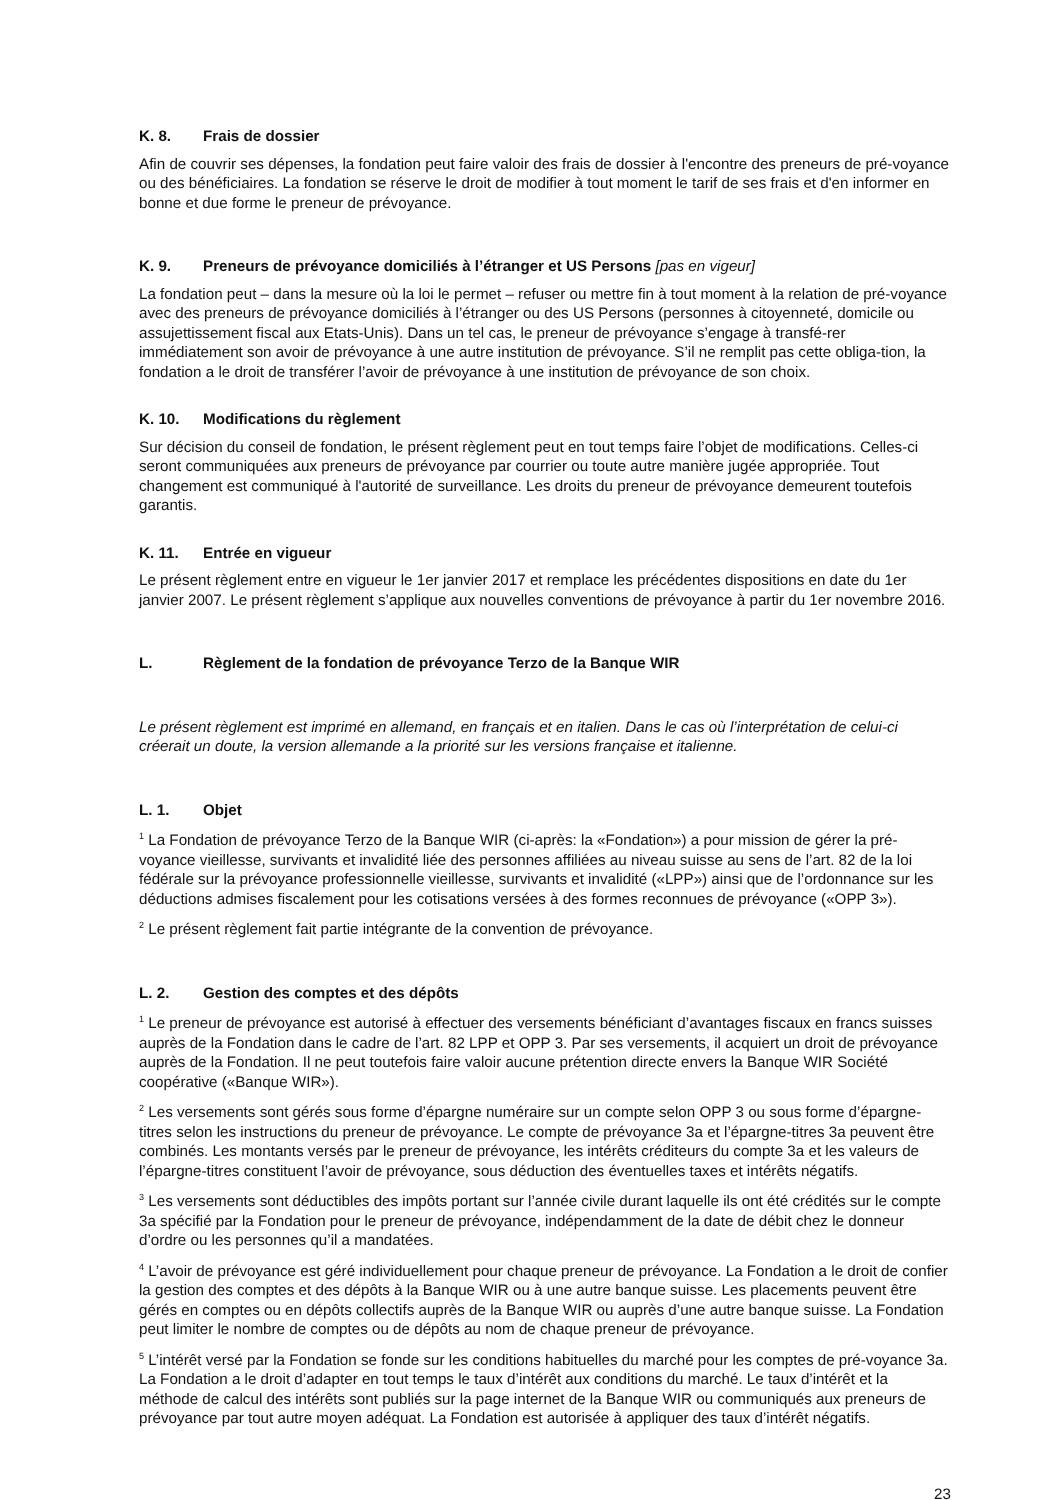K. 8. Frais de dossier
Afin de couvrir ses dépenses, la fondation peut faire valoir des frais de dossier à l'encontre des preneurs de pré-voyance ou des bénéficiaires. La fondation se réserve le droit de modifier à tout moment le tarif de ses frais et d'en informer en bonne et due forme le preneur de prévoyance.
K. 9. Preneurs de prévoyance domiciliés à l’étranger et US Persons [pas en vigeur]
La fondation peut – dans la mesure où la loi le permet – refuser ou mettre fin à tout moment à la relation de pré-voyance avec des preneurs de prévoyance domiciliés à l’étranger ou des US Persons (personnes à citoyenneté, domicile ou assujettissement fiscal aux Etats-Unis). Dans un tel cas, le preneur de prévoyance s’engage à transfé-rer immédiatement son avoir de prévoyance à une autre institution de prévoyance. S’il ne remplit pas cette obliga-tion, la fondation a le droit de transférer l’avoir de prévoyance à une institution de prévoyance de son choix.
K. 10. Modifications du règlement
Sur décision du conseil de fondation, le présent règlement peut en tout temps faire l’objet de modifications. Celles-ci seront communiquées aux preneurs de prévoyance par courrier ou toute autre manière jugée appropriée. Tout changement est communiqué à l'autorité de surveillance. Les droits du preneur de prévoyance demeurent toutefois garantis.
K. 11. Entrée en vigueur
Le présent règlement entre en vigueur le 1er janvier 2017 et remplace les précédentes dispositions en date du 1er janvier 2007. Le présent règlement s’applique aux nouvelles conventions de prévoyance à partir du 1er novembre 2016.
L. Règlement de la fondation de prévoyance Terzo de la Banque WIR
Le présent règlement est imprimé en allemand, en français et en italien. Dans le cas où l’interprétation de celui-ci créerait un doute, la version allemande a la priorité sur les versions française et italienne.
L. 1. Objet
<sup>1</sup> La Fondation de prévoyance Terzo de la Banque WIR (ci-après: la «Fondation») a pour mission de gérer la pré-voyance vieillesse, survivants et invalidité liée des personnes affiliées au niveau suisse au sens de l’art. 82 de la loi fédérale sur la prévoyance professionnelle vieillesse, survivants et invalidité («LPP») ainsi que de l’ordonnance sur les déductions admises fiscalement pour les cotisations versées à des formes reconnues de prévoyance («OPP 3»).
<sup>2</sup> Le présent règlement fait partie intégrante de la convention de prévoyance.
L. 2. Gestion des comptes et des dépôts
<sup>1</sup> Le preneur de prévoyance est autorisé à effectuer des versements bénéficiant d’avantages fiscaux en francs suisses auprès de la Fondation dans le cadre de l’art. 82 LPP et OPP 3. Par ses versements, il acquiert un droit de prévoyance auprès de la Fondation. Il ne peut toutefois faire valoir aucune prétention directe envers la Banque WIR Société coopérative («Banque WIR»).
<sup>2</sup> Les versements sont gérés sous forme d’épargne numéraire sur un compte selon OPP 3 ou sous forme d’épargne-titres selon les instructions du preneur de prévoyance. Le compte de prévoyance 3a et l’épargne-titres 3a peuvent être combinés. Les montants versés par le preneur de prévoyance, les intérêts créditeurs du compte 3a et les valeurs de l’épargne-titres constituent l’avoir de prévoyance, sous déduction des éventuelles taxes et intérêts négatifs.
<sup>3</sup> Les versements sont déductibles des impôts portant sur l’année civile durant laquelle ils ont été crédités sur le compte 3a spécifié par la Fondation pour le preneur de prévoyance, indépendamment de la date de débit chez le donneur d’ordre ou les personnes qu’il a mandatées.
<sup>4</sup> L’avoir de prévoyance est géré individuellement pour chaque preneur de prévoyance. La Fondation a le droit de confier la gestion des comptes et des dépôts à la Banque WIR ou à une autre banque suisse. Les placements peuvent être gérés en comptes ou en dépôts collectifs auprès de la Banque WIR ou auprès d’une autre banque suisse. La Fondation peut limiter le nombre de comptes ou de dépôts au nom de chaque preneur de prévoyance.
<sup>5</sup> L’intérêt versé par la Fondation se fonde sur les conditions habituelles du marché pour les comptes de pré-voyance 3a. La Fondation a le droit d’adapter en tout temps le taux d’intérêt aux conditions du marché. Le taux d’intérêt et la méthode de calcul des intérêts sont publiés sur la page internet de la Banque WIR ou communiqués aux preneurs de prévoyance par tout autre moyen adéquat. La Fondation est autorisée à appliquer des taux d’intérêt négatifs.
23